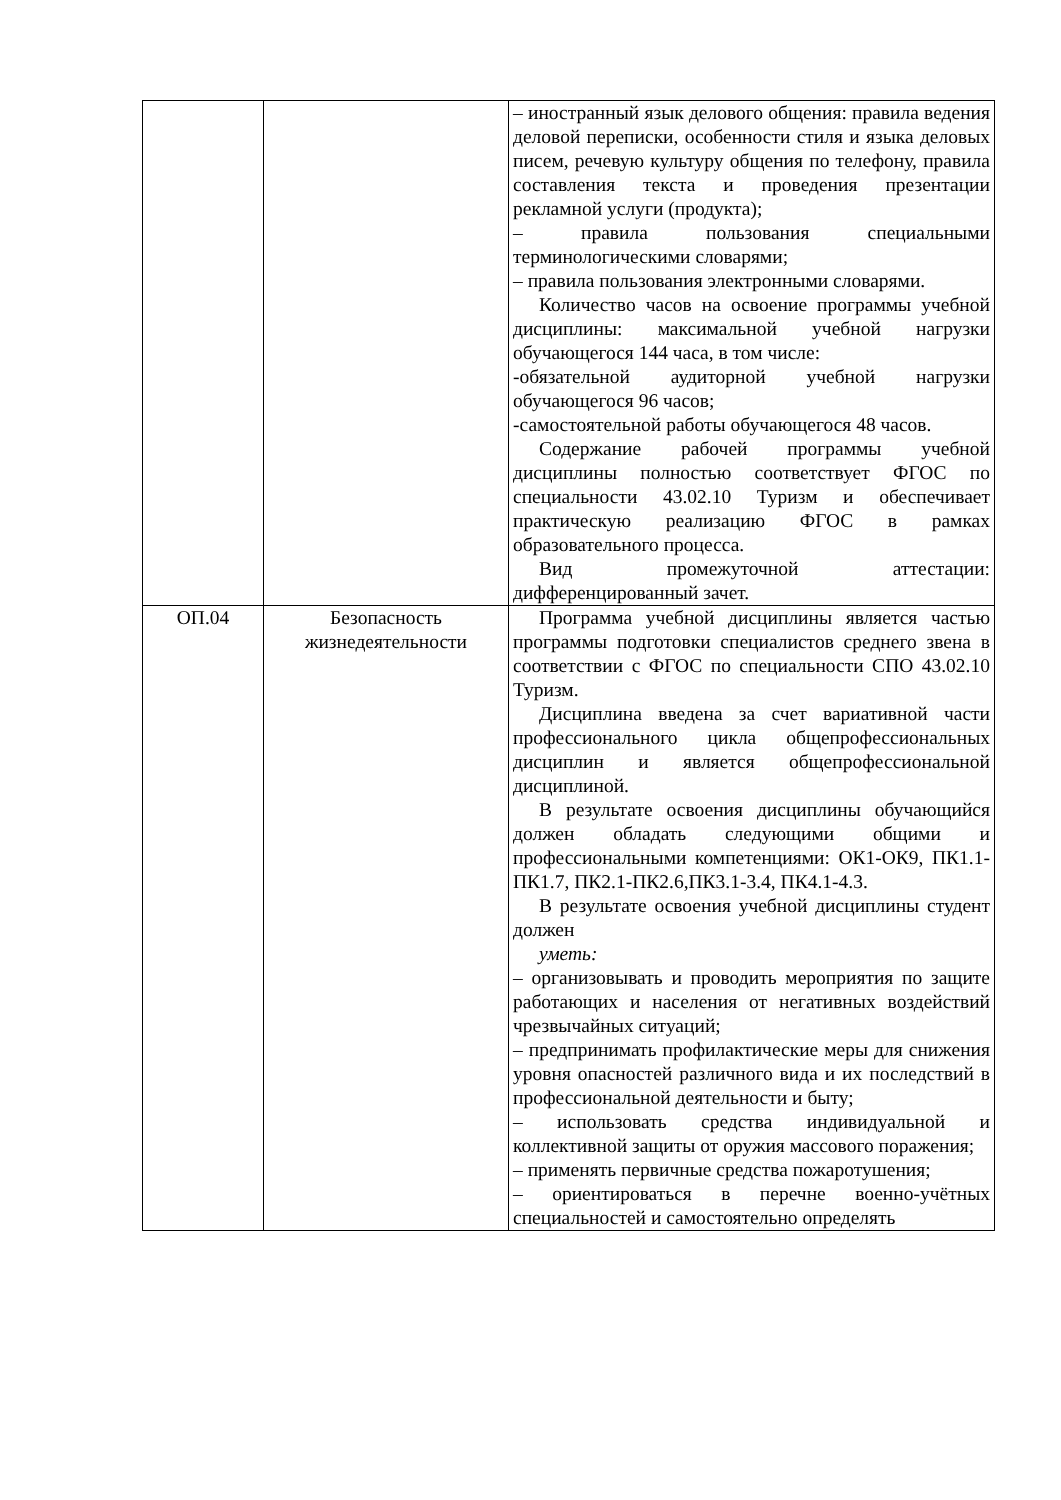| | | – иностранный язык делового общения: правила ведения деловой переписки, особенности стиля и языка деловых писем, речевую культуру общения по телефону, правила составления текста и проведения презентации рекламной услуги (продукта); – правила пользования специальными терминологическими словарями; – правила пользования электронными словарями. Количество часов на освоение программы учебной дисциплины: максимальной учебной нагрузки обучающегося 144 часа, в том числе: -обязательной аудиторной учебной нагрузки обучающегося 96 часов; -самостоятельной работы обучающегося 48 часов. Содержание рабочей программы учебной дисциплины полностью соответствует ФГОС по специальности 43.02.10 Туризм и обеспечивает практическую реализацию ФГОС в рамках образовательного процесса. Вид промежуточной аттестации: дифференцированный зачет. |
| ОП.04 | Безопасность жизнедеятельности | Программа учебной дисциплины является частью программы подготовки специалистов среднего звена в соответствии с ФГОС по специальности СПО 43.02.10 Туризм. Дисциплина введена за счет вариативной части профессионального цикла общепрофессиональных дисциплин и является общепрофессиональной дисциплиной. В результате освоения дисциплины обучающийся должен обладать следующими общими и профессиональными компетенциями: ОК1-ОК9, ПК1.1-ПК1.7, ПК2.1-ПК2.6,ПК3.1-3.4, ПК4.1-4.3. В результате освоения учебной дисциплины студент должен уметь: – организовывать и проводить мероприятия по защите работающих и населения от негативных воздействий чрезвычайных ситуаций; – предпринимать профилактические меры для снижения уровня опасностей различного вида и их последствий в профессиональной деятельности и быту; – использовать средства индивидуальной и коллективной защиты от оружия массового поражения; – применять первичные средства пожаротушения; – ориентироваться в перечне военно-учётных специальностей и самостоятельно определять |